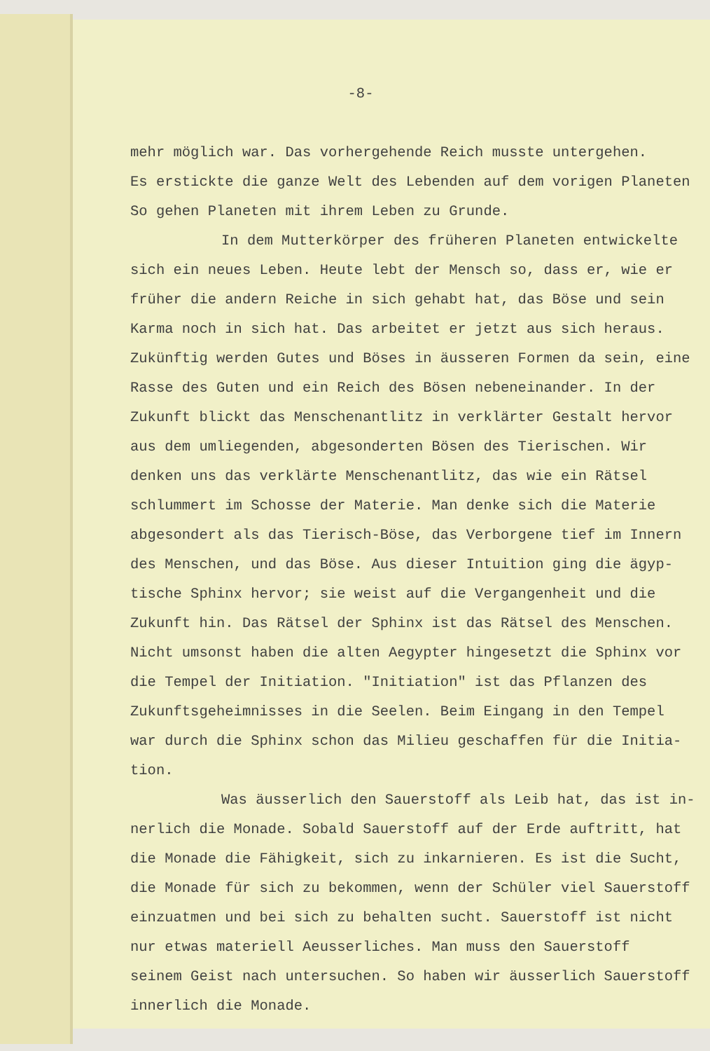-8-
mehr möglich war. Das vorhergehende Reich musste untergehen.
Es erstickte die ganze Welt des Lebenden auf dem vorigen Planeten
So gehen Planeten mit ihrem Leben zu Grunde.
In dem Mutterkörper des früheren Planeten entwickelte
sich ein neues Leben. Heute lebt der Mensch so, dass er, wie er
früher die andern Reiche in sich gehabt hat, das Böse und sein
Karma noch in sich hat. Das arbeitet er jetzt aus sich heraus.
Zukünftig werden Gutes und Böses in äusseren Formen da sein, eine
Rasse des Guten und ein Reich des Bösen nebeneinander. In der
Zukunft blickt das Menschenantlitz in verklärter Gestalt hervor
aus dem umliegenden, abgesonderten Bösen des Tierischen. Wir
denken uns das verklärte Menschenantlitz, das wie ein Rätsel
schlummert im Schosse der Materie. Man denke sich die Materie
abgesondert als das Tierisch-Böse, das Verborgene tief im Innern
des Menschen, und das Böse. Aus dieser Intuition ging die ägyp-
tische Sphinx hervor; sie weist auf die Vergangenheit und die
Zukunft hin. Das Rätsel der Sphinx ist das Rätsel des Menschen.
Nicht umsonst haben die alten Aegypter hingesetzt die Sphinx vor
die Tempel der Initiation. "Initiation" ist das Pflanzen des
Zukunftsgeheimnisses in die Seelen. Beim Eingang in den Tempel
war durch die Sphinx schon das Milieu geschaffen für die Initia-
tion.
Was äusserlich den Sauerstoff als Leib hat, das ist in-
nerlich die Monade. Sobald Sauerstoff auf der Erde auftritt, hat
die Monade die Fähigkeit, sich zu inkarnieren. Es ist die Sucht,
die Monade für sich zu bekommen, wenn der Schüler viel Sauerstoff
einzuatmen und bei sich zu behalten sucht. Sauerstoff ist nicht
nur etwas materiell Aeusserliches. Man muss den Sauerstoff
seinem Geist nach untersuchen. So haben wir äusserlich Sauerstoff
innerlich die Monade.